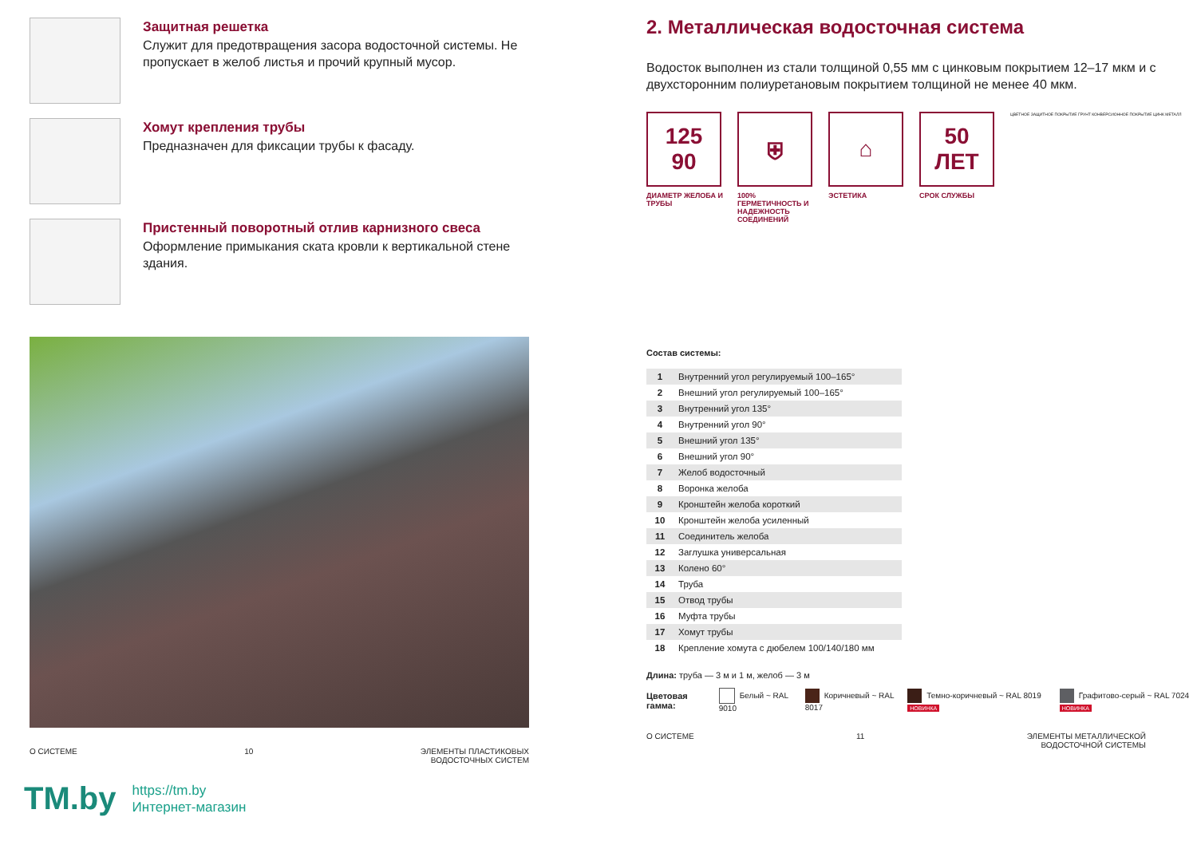Защитная решетка
Служит для предотвращения засора водосточной систе­мы. Не пропускает в желоб листья и прочий крупный мусор.
Хомут крепления трубы
Предназначен для фиксации трубы к фасаду.
Пристенный поворотный отлив карнизного свеса
Оформление примыкания ската кровли к вертикальной стене здания.
О СИСТЕМЕ 10 ЭЛЕМЕНТЫ ПЛАСТИКОВЫХ
ВОДОСТОЧНЫХ СИСТЕМ
2. Металлическая водосточная система
Водосток выполнен из стали толщиной 0,55 мм с цинковым покрыти­ем 12–17 мкм и с двухсторонним полиуретановым покрытием толщиной не менее 40 мкм.
125
90
ДИАМЕТР ЖЕЛОБА И ТРУБЫ
⛨
100% ГЕРМЕТИЧНОСТЬ И НАДЕЖНОСТЬ СОЕДИНЕНИЙ
⌂
ЭСТЕТИКА
50
ЛЕТ
СРОК СЛУЖБЫ
ЦВЕТНОЕ ЗАЩИТНОЕ ПОКРЫТИЕ ГРУНТ КОНВЕРСИОННОЕ ПОКРЫТИЕ ЦИНК МЕТАЛЛ
Состав системы:
| 1 | Внутренний угол регулируемый 100–165° |
| 2 | Внешний угол регулируемый 100–165° |
| 3 | Внутренний угол 135° |
| 4 | Внутренний угол 90° |
| 5 | Внешний угол 135° |
| 6 | Внешний угол 90° |
| 7 | Желоб водосточный |
| 8 | Воронка желоба |
| 9 | Кронштейн желоба короткий |
| 10 | Кронштейн желоба усиленный |
| 11 | Соединитель желоба |
| 12 | Заглушка универсальная |
| 13 | Колено 60° |
| 14 | Труба |
| 15 | Отвод трубы |
| 16 | Муфта трубы |
| 17 | Хомут трубы |
| 18 | Крепление хомута с дюбелем 100/140/180 мм |
Длина: труба — 3 м и 1 м, желоб — 3 м
Цветовая гамма: Белый ~ RAL 9010 Коричневый ~ RAL 8017 Темно-коричневый ~ RAL 8019 НОВИНКА Графитово-серый ~ RAL 7024 НОВИНКА
О СИСТЕМЕ 11 ЭЛЕМЕНТЫ МЕТАЛЛИЧЕСКОЙ
ВОДОСТОЧНОЙ СИСТЕМЫ
TM.by https://tm.by
Интернет-магазин